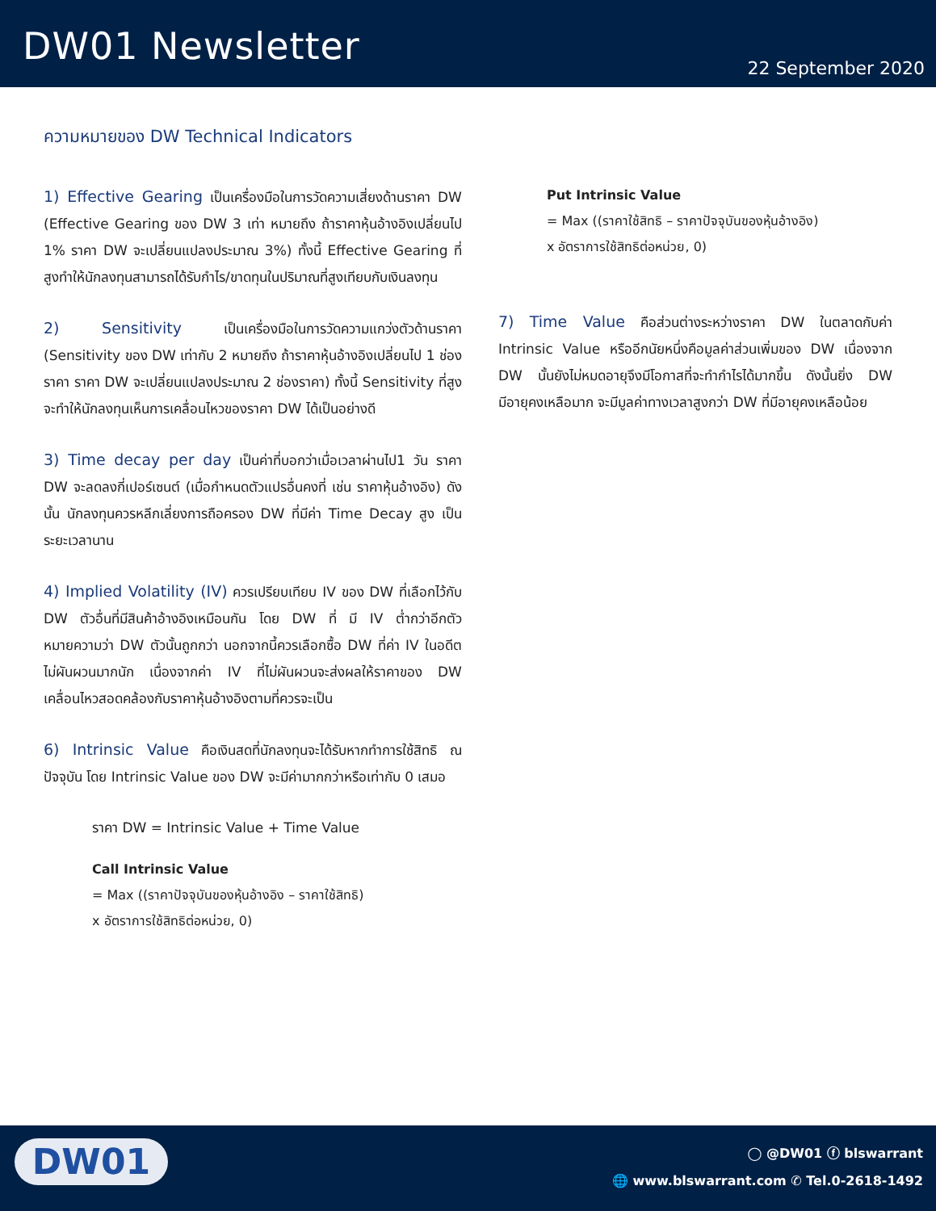DW01 Newsletter
22 September 2020
ความหมายของ DW Technical Indicators
1) Effective Gearing เป็นเครื่องมือในการวัดความเสี่ยงด้านราคา DW (Effective Gearing ของ DW 3 เท่า หมายถึง ถ้าราคาหุ้นอ้างอิงเปลี่ยนไป 1% ราคา DW จะเปลี่ยนแปลงประมาณ 3%) ทั้งนี้ Effective Gearing ที่สูงทำให้นักลงทุนสามารถได้รับกำไร/ขาดทุนในปริมาณที่สูงเทียบกับเงินลงทุน
2) Sensitivity เป็นเครื่องมือในการวัดความแกว่งตัวด้านราคา (Sensitivity ของ DW เท่ากับ 2 หมายถึง ถ้าราคาหุ้นอ้างอิงเปลี่ยนไป 1 ช่องราคา ราคา DW จะเปลี่ยนแปลงประมาณ 2 ช่องราคา) ทั้งนี้ Sensitivity ที่สูงจะทำให้นักลงทุนเห็นการเคลื่อนไหวของราคา DW ได้เป็นอย่างดี
3) Time decay per day เป็นค่าที่บอกว่าเมื่อเวลาผ่านไป1 วัน ราคา DW จะลดลงกี่เปอร์เซนต์ (เมื่อกำหนดตัวแปรอื่นคงที่ เช่น ราคาหุ้นอ้างอิง) ดังนั้น นักลงทุนควรหลีกเลี่ยงการถือครอง DW ที่มีค่า Time Decay สูง เป็นระยะเวลานาน
4) Implied Volatility (IV) ควรเปรียบเทียบ IV ของ DW ที่เลือกไว้กับ DW ตัวอื่นที่มีสินค้าอ้างอิงเหมือนกัน โดย DW ที่ มี IV ต่ำกว่าอีกตัว หมายความว่า DW ตัวนั้นถูกกว่า นอกจากนี้ควรเลือกซื้อ DW ที่ค่า IV ในอดีตไม่ผันผวนมากนัก เนื่องจากค่า IV ที่ไม่ผันผวนจะส่งผลให้ราคาของ DW เคลื่อนไหวสอดคล้องกับราคาหุ้นอ้างอิงตามที่ควรจะเป็น
6) Intrinsic Value คือเงินสดที่นักลงทุนจะได้รับหากทำการใช้สิทธิ ณ ปัจจุบัน โดย Intrinsic Value ของ DW จะมีค่ามากกว่าหรือเท่ากับ 0 เสมอ
ราคา DW = Intrinsic Value + Time Value
Call Intrinsic Value
= Max ((ราคาปัจจุบันของหุ้นอ้างอิง – ราคาใช้สิทธิ)
x อัตราการใช้สิทธิต่อหน่วย, 0)
Put Intrinsic Value
= Max ((ราคาใช้สิทธิ – ราคาปัจจุบันของหุ้นอ้างอิง)
x อัตราการใช้สิทธิต่อหน่วย, 0)
7) Time Value คือส่วนต่างระหว่างราคา DW ในตลาดกับค่า Intrinsic Value หรืออีกนัยหนึ่งคือมูลค่าส่วนเพิ่มของ DW เนื่องจาก DW นั้นยังไม่หมดอายุจึงมีโอกาสที่จะทำกำไรได้มากขึ้น ดังนั้นยิ่ง DW มีอายุคงเหลือมาก จะมีมูลค่าทางเวลาสูงกว่า DW ที่มีอายุคงเหลือน้อย
DW01
◯ @DW01 ⓕ blswarrant
🌐 www.blswarrant.com ✆ Tel.0-2618-1492